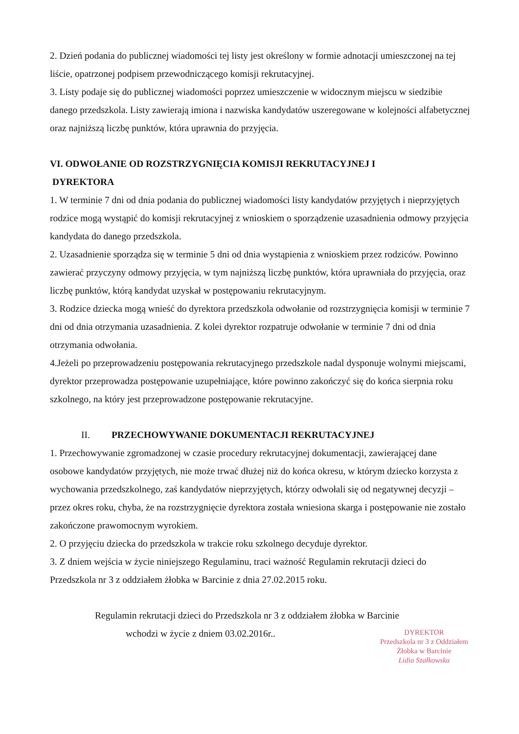2. Dzień podania do publicznej wiadomości tej listy jest określony w formie adnotacji umieszczonej na tej liście, opatrzonej podpisem przewodniczącego komisji rekrutacyjnej.
3. Listy podaje się do publicznej wiadomości poprzez umieszczenie w widocznym miejscu w siedzibie danego przedszkola. Listy zawierają imiona i nazwiska kandydatów uszeregowane w kolejności alfabetycznej oraz najniższą liczbę punktów, która uprawnia do przyjęcia.
VI. ODWOŁANIE OD ROZSTRZYGNIĘCIA KOMISJI REKRUTACYJNEJ I
DYREKTORA
1. W terminie 7 dni od dnia podania do publicznej wiadomości listy kandydatów przyjętych i nieprzyjętych rodzice mogą wystąpić do komisji rekrutacyjnej z wnioskiem o sporządzenie uzasadnienia odmowy przyjęcia kandydata do danego przedszkola.
2. Uzasadnienie sporządza się w terminie 5 dni od dnia wystąpienia z wnioskiem przez rodziców. Powinno zawierać przyczyny odmowy przyjęcia, w tym najniższą liczbę punktów, która uprawniała do przyjęcia, oraz liczbę punktów, którą kandydat uzyskał w postępowaniu rekrutacyjnym.
3. Rodzice dziecka mogą wnieść do dyrektora przedszkola odwołanie od rozstrzygnięcia komisji w terminie 7 dni od dnia otrzymania uzasadnienia. Z kolei dyrektor rozpatruje odwołanie w terminie 7 dni od dnia otrzymania odwołania.
4.Jeżeli po przeprowadzeniu postępowania rekrutacyjnego przedszkole nadal dysponuje wolnymi miejscami, dyrektor przeprowadza postępowanie uzupełniające, które powinno zakończyć się do końca sierpnia roku szkolnego, na który jest przeprowadzone postępowanie rekrutacyjne.
II. PRZECHOWYWANIE DOKUMENTACJI REKRUTACYJNEJ
1. Przechowywanie zgromadzonej w czasie procedury rekrutacyjnej dokumentacji, zawierającej dane osobowe kandydatów przyjętych, nie może trwać dłużej niż do końca okresu, w którym dziecko korzysta z wychowania przedszkolnego, zaś kandydatów nieprzyjętych, którzy odwołali się od negatywnej decyzji – przez okres roku, chyba, że na rozstrzygnięcie dyrektora została wniesiona skarga i postępowanie nie zostało zakończone prawomocnym wyrokiem.
2. O przyjęciu dziecka do przedszkola w trakcie roku szkolnego decyduje dyrektor.
3. Z dniem wejścia w życie niniejszego Regulaminu, traci ważność Regulamin rekrutacji dzieci do Przedszkola nr 3 z oddziałem żłobka w Barcinie z dnia 27.02.2015 roku.
Regulamin rekrutacji dzieci do Przedszkola nr 3 z oddziałem żłobka w Barcinie
wchodzi w życie z dniem 03.02.2016r..
DYREKTOR
Przedszkola nr 3 z Oddziałem
Żłobka w Barcinie
Lidia Szałkowska